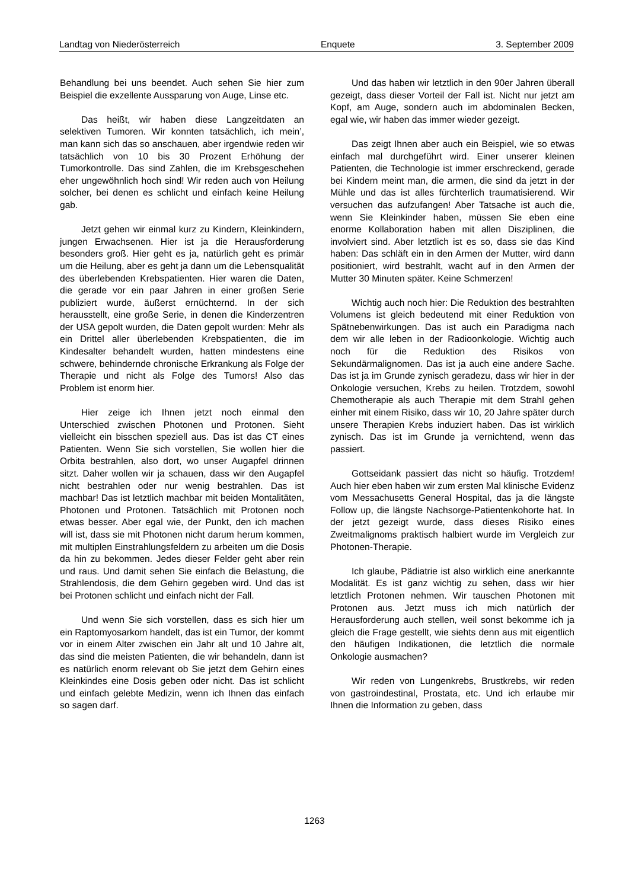Landtag von Niederösterreich Enquete 3. September 2009
Behandlung bei uns beendet. Auch sehen Sie hier zum Beispiel die exzellente Aussparung von Auge, Linse etc.
Das heißt, wir haben diese Langzeitdaten an selektiven Tumoren. Wir konnten tatsächlich, ich mein’, man kann sich das so anschauen, aber irgendwie reden wir tatsächlich von 10 bis 30 Prozent Erhöhung der Tumorkontrolle. Das sind Zahlen, die im Krebsgeschehen eher ungewöhnlich hoch sind! Wir reden auch von Heilung solcher, bei denen es schlicht und einfach keine Heilung gab.
Jetzt gehen wir einmal kurz zu Kindern, Kleinkindern, jungen Erwachsenen. Hier ist ja die Herausforderung besonders groß. Hier geht es ja, natürlich geht es primär um die Heilung, aber es geht ja dann um die Lebensqualität des überlebenden Krebspatienten. Hier waren die Daten, die gerade vor ein paar Jahren in einer großen Serie publiziert wurde, äußerst ernüchternd. In der sich herausstellt, eine große Serie, in denen die Kinderzentren der USA gepolt wurden, die Daten gepolt wurden: Mehr als ein Drittel aller überlebenden Krebspatienten, die im Kindesalter behandelt wurden, hatten mindestens eine schwere, behindernde chronische Erkrankung als Folge der Therapie und nicht als Folge des Tumors! Also das Problem ist enorm hier.
Hier zeige ich Ihnen jetzt noch einmal den Unterschied zwischen Photonen und Protonen. Sieht vielleicht ein bisschen speziell aus. Das ist das CT eines Patienten. Wenn Sie sich vorstellen, Sie wollen hier die Orbita bestrahlen, also dort, wo unser Augapfel drinnen sitzt. Daher wollen wir ja schauen, dass wir den Augapfel nicht bestrahlen oder nur wenig bestrahlen. Das ist machbar! Das ist letztlich machbar mit beiden Montalitäten, Photonen und Protonen. Tatsächlich mit Protonen noch etwas besser. Aber egal wie, der Punkt, den ich machen will ist, dass sie mit Photonen nicht darum herum kommen, mit multiplen Einstrahlungsfeldern zu arbeiten um die Dosis da hin zu bekommen. Jedes dieser Felder geht aber rein und raus. Und damit sehen Sie einfach die Belastung, die Strahlendosis, die dem Gehirn gegeben wird. Und das ist bei Protonen schlicht und einfach nicht der Fall.
Und wenn Sie sich vorstellen, dass es sich hier um ein Raptomyosarkom handelt, das ist ein Tumor, der kommt vor in einem Alter zwischen ein Jahr alt und 10 Jahre alt, das sind die meisten Patienten, die wir behandeln, dann ist es natürlich enorm relevant ob Sie jetzt dem Gehirn eines Kleinkindes eine Dosis geben oder nicht. Das ist schlicht und einfach gelebte Medizin, wenn ich Ihnen das einfach so sagen darf.
Und das haben wir letztlich in den 90er Jahren überall gezeigt, dass dieser Vorteil der Fall ist. Nicht nur jetzt am Kopf, am Auge, sondern auch im abdominalen Becken, egal wie, wir haben das immer wieder gezeigt.
Das zeigt Ihnen aber auch ein Beispiel, wie so etwas einfach mal durchgeführt wird. Einer unserer kleinen Patienten, die Technologie ist immer erschreckend, gerade bei Kindern meint man, die armen, die sind da jetzt in der Mühle und das ist alles fürchterlich traumatisierend. Wir versuchen das aufzufangen! Aber Tatsache ist auch die, wenn Sie Kleinkinder haben, müssen Sie eben eine enorme Kollaboration haben mit allen Disziplinen, die involviert sind. Aber letztlich ist es so, dass sie das Kind haben: Das schläft ein in den Armen der Mutter, wird dann positioniert, wird bestrahlt, wacht auf in den Armen der Mutter 30 Minuten später. Keine Schmerzen!
Wichtig auch noch hier: Die Reduktion des bestrahlten Volumens ist gleich bedeutend mit einer Reduktion von Spätnebenwirkungen. Das ist auch ein Paradigma nach dem wir alle leben in der Radioonkologie. Wichtig auch noch für die Reduktion des Risikos von Sekundärmalignomen. Das ist ja auch eine andere Sache. Das ist ja im Grunde zynisch geradezu, dass wir hier in der Onkologie versuchen, Krebs zu heilen. Trotzdem, sowohl Chemotherapie als auch Therapie mit dem Strahl gehen einher mit einem Risiko, dass wir 10, 20 Jahre später durch unsere Therapien Krebs induziert haben. Das ist wirklich zynisch. Das ist im Grunde ja vernichtend, wenn das passiert.
Gottseidank passiert das nicht so häufig. Trotzdem! Auch hier eben haben wir zum ersten Mal klinische Evidenz vom Messachusetts General Hospital, das ja die längste Follow up, die längste Nachsorge-Patientenkohorte hat. In der jetzt gezeigt wurde, dass dieses Risiko eines Zweitmalignoms praktisch halbiert wurde im Vergleich zur Photonen-Therapie.
Ich glaube, Pädiatrie ist also wirklich eine anerkannte Modalität. Es ist ganz wichtig zu sehen, dass wir hier letztlich Protonen nehmen. Wir tauschen Photonen mit Protonen aus. Jetzt muss ich mich natürlich der Herausforderung auch stellen, weil sonst bekomme ich ja gleich die Frage gestellt, wie siehts denn aus mit eigentlich den häufigen Indikationen, die letztlich die normale Onkologie ausmachen?
Wir reden von Lungenkrebs, Brustkrebs, wir reden von gastroindestinal, Prostata, etc. Und ich erlaube mir Ihnen die Information zu geben, dass
1263